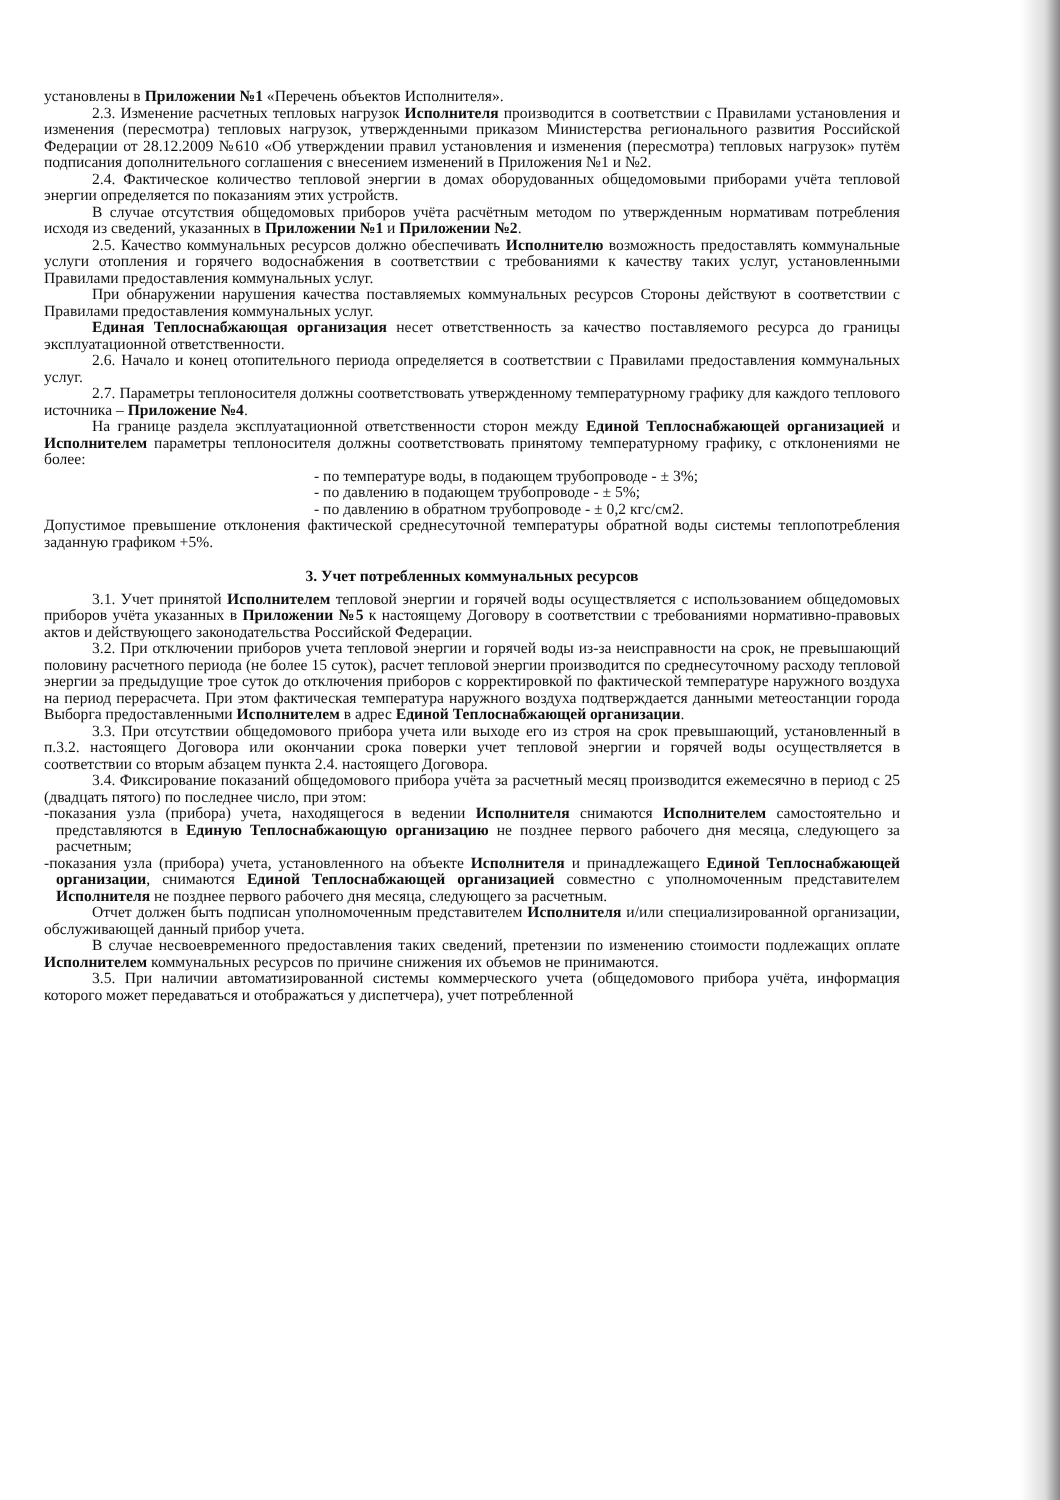установлены в Приложении №1 «Перечень объектов Исполнителя».
2.3. Изменение расчетных тепловых нагрузок Исполнителя производится в соответствии с Правилами установления и изменения (пересмотра) тепловых нагрузок, утвержденными приказом Министерства регионального развития Российской Федерации от 28.12.2009 №610 «Об утверждении правил установления и изменения (пересмотра) тепловых нагрузок» путём подписания дополнительного соглашения с внесением изменений в Приложения №1 и №2.
2.4. Фактическое количество тепловой энергии в домах оборудованных общедомовыми приборами учёта тепловой энергии определяется по показаниям этих устройств.
В случае отсутствия общедомовых приборов учёта расчётным методом по утвержденным нормативам потребления исходя из сведений, указанных в Приложении №1 и Приложении №2.
2.5. Качество коммунальных ресурсов должно обеспечивать Исполнителю возможность предоставлять коммунальные услуги отопления и горячего водоснабжения в соответствии с требованиями к качеству таких услуг, установленными Правилами предоставления коммунальных услуг.
При обнаружении нарушения качества поставляемых коммунальных ресурсов Стороны действуют в соответствии с Правилами предоставления коммунальных услуг.
Единая Теплоснабжающая организация несет ответственность за качество поставляемого ресурса до границы эксплуатационной ответственности.
2.6. Начало и конец отопительного периода определяется в соответствии с Правилами предоставления коммунальных услуг.
2.7. Параметры теплоносителя должны соответствовать утвержденному температурному графику для каждого теплового источника – Приложение №4.
На границе раздела эксплуатационной ответственности сторон между Единой Теплоснабжающей организацией и Исполнителем параметры теплоносителя должны соответствовать принятому температурному графику, с отклонениями не более:
- по температуре воды, в подающем трубопроводе - ± 3%;
- по давлению в подающем трубопроводе - ± 5%;
- по давлению в обратном трубопроводе - ± 0,2 кгс/см2.
Допустимое превышение отклонения фактической среднесуточной температуры обратной воды системы теплопотребления заданную графиком +5%.
3. Учет потребленных коммунальных ресурсов
3.1. Учет принятой Исполнителем тепловой энергии и горячей воды осуществляется с использованием общедомовых приборов учёта указанных в Приложении №5 к настоящему Договору в соответствии с требованиями нормативно-правовых актов и действующего законодательства Российской Федерации.
3.2. При отключении приборов учета тепловой энергии и горячей воды из-за неисправности на срок, не превышающий половину расчетного периода (не более 15 суток), расчет тепловой энергии производится по среднесуточному расходу тепловой энергии за предыдущие трое суток до отключения приборов с корректировкой по фактической температуре наружного воздуха на период перерасчета. При этом фактическая температура наружного воздуха подтверждается данными метеостанции города Выборга предоставленными Исполнителем в адрес Единой Теплоснабжающей организации.
3.3. При отсутствии общедомового прибора учета или выходе его из строя на срок превышающий, установленный в п.3.2. настоящего Договора или окончании срока поверки учет тепловой энергии и горячей воды осуществляется в соответствии со вторым абзацем пункта 2.4. настоящего Договора.
3.4. Фиксирование показаний общедомового прибора учёта за расчетный месяц производится ежемесячно в период с 25 (двадцать пятого) по последнее число, при этом:
-показания узла (прибора) учета, находящегося в ведении Исполнителя снимаются Исполнителем самостоятельно и представляются в Единую Теплоснабжающую организацию не позднее первого рабочего дня месяца, следующего за расчетным;
-показания узла (прибора) учета, установленного на объекте Исполнителя и принадлежащего Единой Теплоснабжающей организации, снимаются Единой Теплоснабжающей организацией совместно с уполномоченным представителем Исполнителя не позднее первого рабочего дня месяца, следующего за расчетным.
Отчет должен быть подписан уполномоченным представителем Исполнителя и/или специализированной организации, обслуживающей данный прибор учета.
В случае несвоевременного предоставления таких сведений, претензии по изменению стоимости подлежащих оплате Исполнителем коммунальных ресурсов по причине снижения их объемов не принимаются.
3.5. При наличии автоматизированной системы коммерческого учета (общедомового прибора учёта, информация которого может передаваться и отображаться у диспетчера), учет потребленной